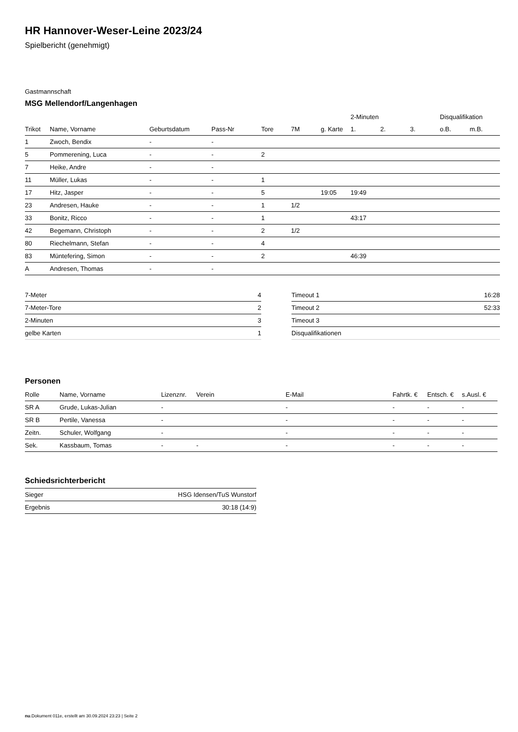HR Hannover-Weser-Leine 2023/24
Spielbericht (genehmigt)
Gastmannschaft
MSG Mellendorf/Langenhagen
| | | | | | | | 2-Minuten | | | Disqualifikation | |
| --- | --- | --- | --- | --- | --- | --- | --- | --- | --- | --- | --- |
| Trikot | Name, Vorname | Geburtsdatum | Pass-Nr | Tore | 7M | g. Karte | 1. | 2. | 3. | o.B. | m.B. |
| 1 | Zwoch, Bendix | - | - | | | | | | | | |
| 5 | Pommerening, Luca | - | - | 2 | | | | | | | |
| 7 | Heike, Andre | - | - | | | | | | | | |
| 11 | Müller, Lukas | - | - | 1 | | | | | | | |
| 17 | Hitz, Jasper | - | - | 5 | | 19:05 | 19:49 | | | | |
| 23 | Andresen, Hauke | - | - | 1 | 1/2 | | | | | | |
| 33 | Bonitz, Ricco | - | - | 1 | | | 43:17 | | | | |
| 42 | Begemann, Christoph | - | - | 2 | 1/2 | | | | | | |
| 80 | Riechelmann, Stefan | - | - | 4 | | | | | | | |
| 83 | Müntefering, Simon | - | - | 2 | | | 46:39 | | | | |
| A | Andresen, Thomas | - | - | | | | | | | | |
| 7-Meter | 4 |
| 7-Meter-Tore | 2 |
| 2-Minuten | 3 |
| gelbe Karten | 1 |
| Timeout 1 | 16:28 |
| Timeout 2 | 52:33 |
| Timeout 3 | |
| Disqualifikationen | |
Personen
| Rolle | Name, Vorname | Lizenznr. | Verein | E-Mail | Fahrtk. € | Entsch. € | s.Ausl. € |
| --- | --- | --- | --- | --- | --- | --- | --- |
| SR A | Grude, Lukas-Julian | - | | - | - | - | - |
| SR B | Pertile, Vanessa | - | | - | - | - | - |
| Zeitn. | Schuler, Wolfgang | - | | - | - | - | - |
| Sek. | Kassbaum, Tomas | - | - | - | - | - | - |
Schiedsrichterbericht
| Sieger | HSG Idensen/TuS Wunstorf |
| Ergebnis | 30:18 (14:9) |
nu.Dokument 011e, erstellt am 30.09.2024 23:23 | Seite 2